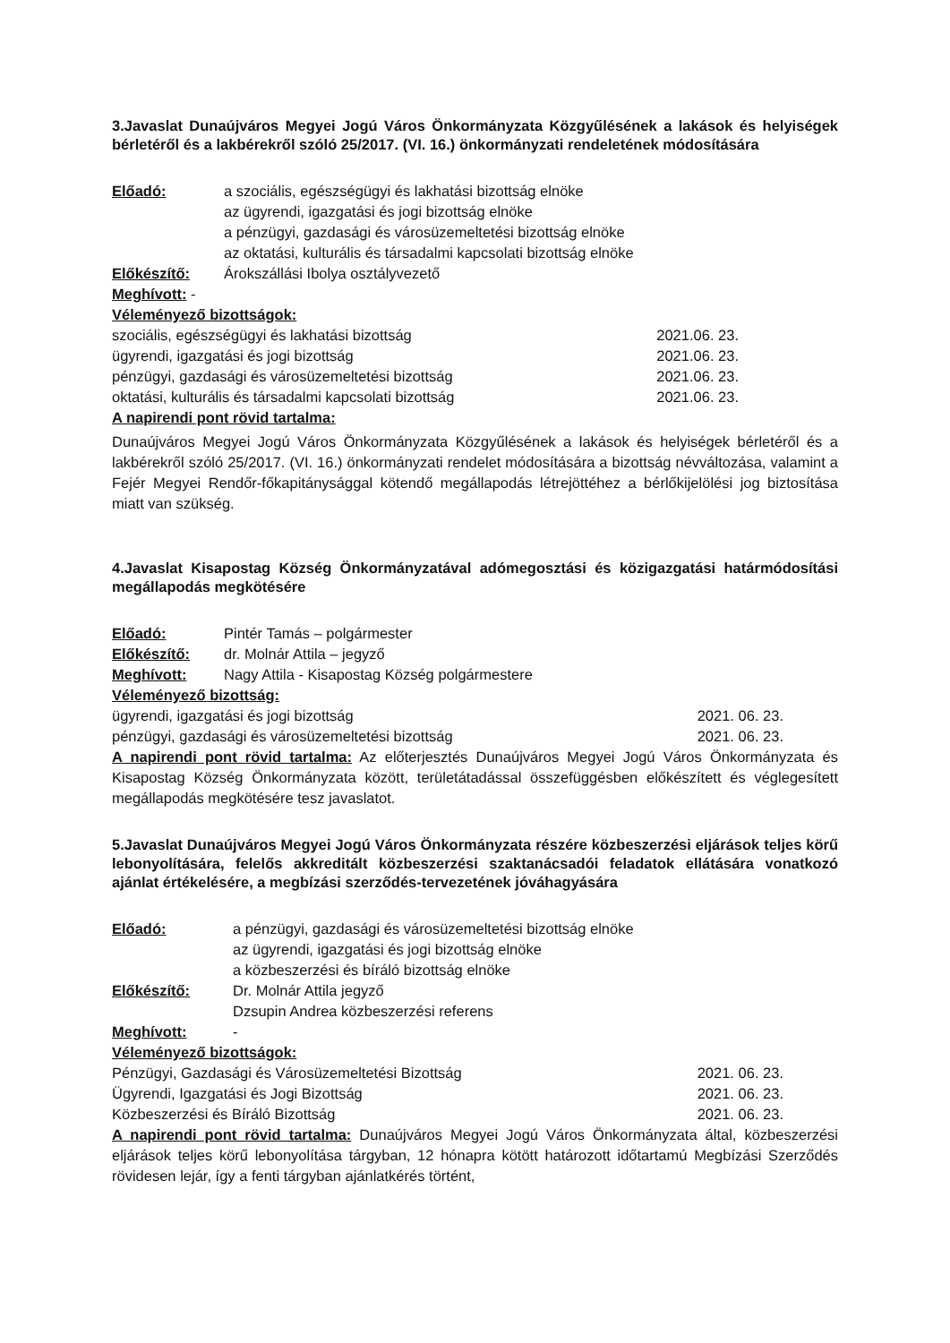3.Javaslat Dunaújváros Megyei Jogú Város Önkormányzata Közgyűlésének a lakások és helyiségek bérletéről és a lakbérekről szóló 25/2017. (VI. 16.) önkormányzati rendeletének módosítására
Előadó: a szociális, egészségügyi és lakhatási bizottság elnöke
az ügyrendi, igazgatási és jogi bizottság elnöke
a pénzügyi, gazdasági és városüzemeltetési bizottság elnöke
az oktatási, kulturális és társadalmi kapcsolati bizottság elnöke
Előkészítő: Árokszállási Ibolya osztályvezető
Meghívott: -
Véleményező bizottságok:
szociális, egészségügyi és lakhatási bizottság 2021.06. 23.
ügyrendi, igazgatási és jogi bizottság 2021.06. 23.
pénzügyi, gazdasági és városüzemeltetési bizottság 2021.06. 23.
oktatási, kulturális és társadalmi kapcsolati bizottság 2021.06. 23.
A napirendi pont rövid tartalma:
Dunaújváros Megyei Jogú Város Önkormányzata Közgyűlésének a lakások és helyiségek bérletéről és a lakbérekről szóló 25/2017. (VI. 16.) önkormányzati rendelet módosítására a bizottság névváltozása, valamint a Fejér Megyei Rendőr-főkapitánysággal kötendő megállapodás létrejöttéhez a bérlőkijelölési jog biztosítása miatt van szükség.
4.Javaslat Kisapostag Község Önkormányzatával adómegosztási és közigazgatási határmódosítási megállapodás megkötésére
Előadó: Pintér Tamás – polgármester
Előkészítő: dr. Molnár Attila – jegyző
Meghívott: Nagy Attila - Kisapostag Község polgármestere
Véleményező bizottság:
ügyrendi, igazgatási és jogi bizottság 2021. 06. 23.
pénzügyi, gazdasági és városüzemeltetési bizottság 2021. 06. 23.
A napirendi pont rövid tartalma: Az előterjesztés Dunaújváros Megyei Jogú Város Önkormányzata és Kisapostag Község Önkormányzata között, területátadással összefüggésben előkészített és véglegesített megállapodás megkötésére tesz javaslatot.
5.Javaslat Dunaújváros Megyei Jogú Város Önkormányzata részére közbeszerzési eljárások teljes körű lebonyolítására, felelős akkreditált közbeszerzési szaktanácsadói feladatok ellátására vonatkozó ajánlat értékelésére, a megbízási szerződés-tervezetének jóváhagyására
Előadó: a pénzügyi, gazdasági és városüzemeltetési bizottság elnöke
az ügyrendi, igazgatási és jogi bizottság elnöke
a közbeszerzési és bíráló bizottság elnöke
Előkészítő: Dr. Molnár Attila jegyző
Dzsupin Andrea közbeszerzési referens
Meghívott: -
Véleményező bizottságok:
Pénzügyi, Gazdasági és Városüzemeltetési Bizottság 2021. 06. 23.
Ügyrendi, Igazgatási és Jogi Bizottság 2021. 06. 23.
Közbeszerzési és Bíráló Bizottság 2021. 06. 23.
A napirendi pont rövid tartalma: Dunaújváros Megyei Jogú Város Önkormányzata által, közbeszerzési eljárások teljes körű lebonyolítása tárgyban, 12 hónapra kötött határozott időtartamú Megbízási Szerződés rövidesen lejár, így a fenti tárgyban ajánlatkérés történt,